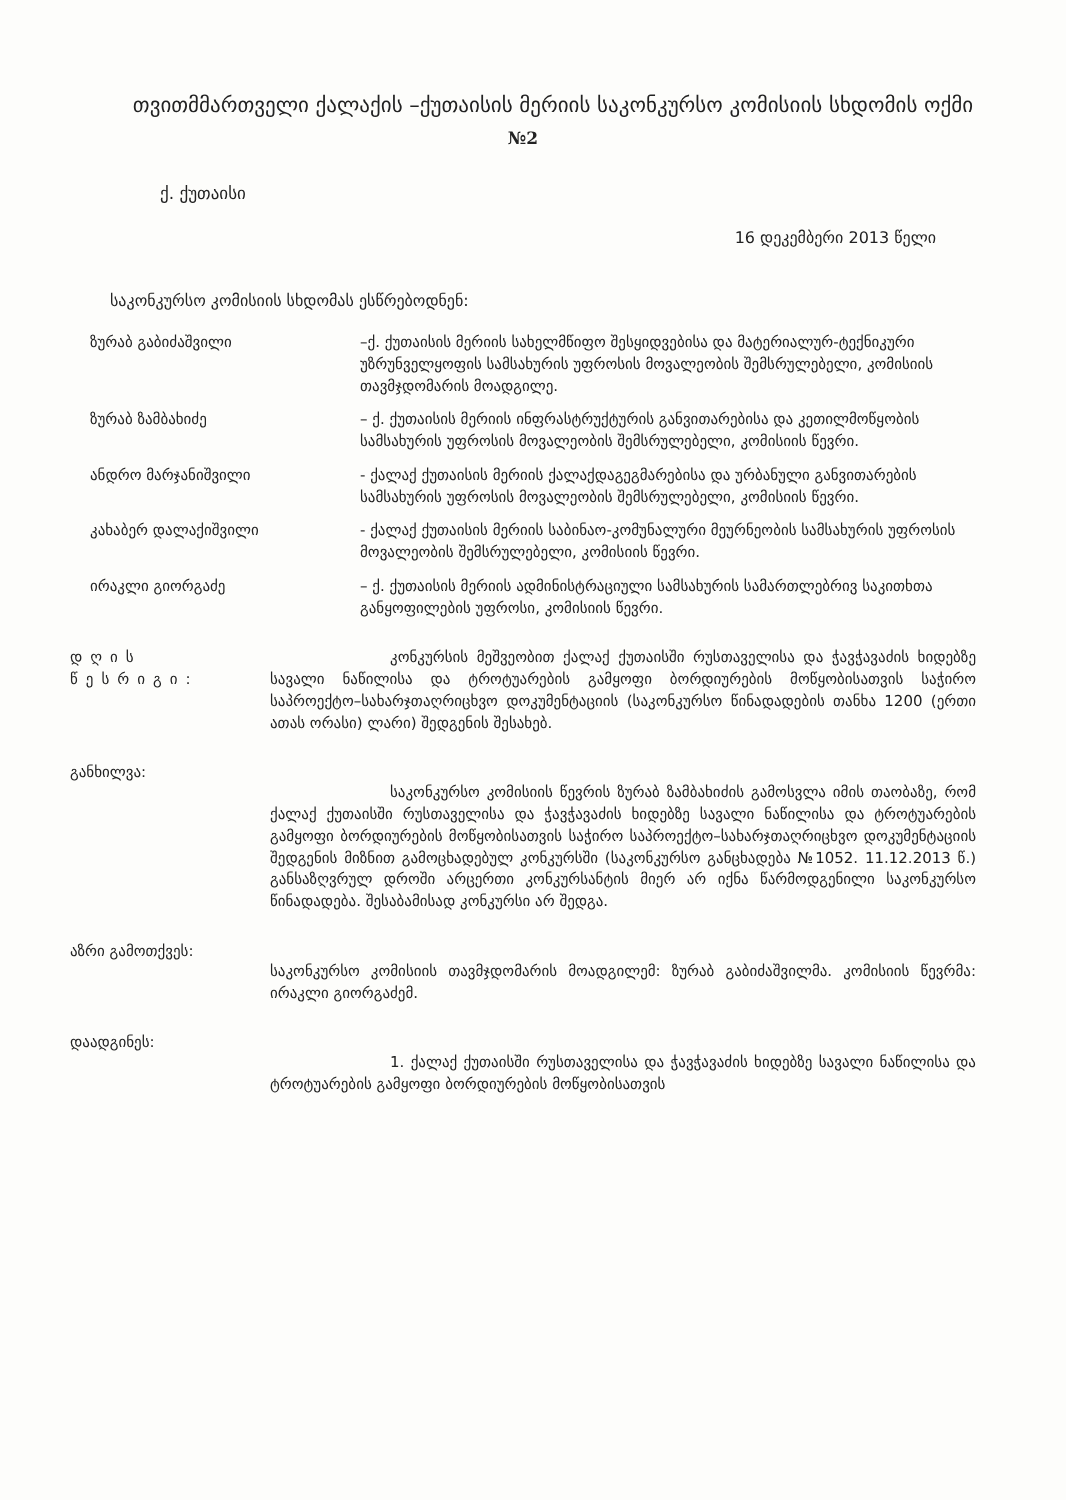თვითმმართველი ქალაქის –ქუთაისის მერიის საკონკურსო კომისიის სხდომის ოქმი
№2
ქ. ქუთაისი
16 დეკემბერი 2013 წელი
საკონკურსო კომისიის სხდომას ესწრებოდნენ:
ზურაბ გაბიძაშვილი –ქ. ქუთაისის მერიის სახელმწიფო შესყიდვებისა და მატერიალურ-ტექნიკური უზრუნველყოფის სამსახურის უფროსის მოვალეობის შემსრულებელი, კომისიის თავმჯდომარის მოადგილე.
ზურაბ ზამბახიძე – ქ. ქუთაისის მერიის ინფრასტრუქტურის განვითარებისა და კეთილმოწყობის სამსახურის უფროსის მოვალეობის შემსრულებელი, კომისიის წევრი.
ანდრო მარჯანიშვილი - ქალაქ ქუთაისის მერიის ქალაქდაგეგმარებისა და ურბანული განვითარების სამსახურის უფროსის მოვალეობის შემსრულებელი, კომისიის წევრი.
კახაბერ დალაქიშვილი - ქალაქ ქუთაისის მერიის საბინაო-კომუნალური მეურნეობის სამსახურის უფროსის მოვალეობის შემსრულებელი, კომისიის წევრი.
ირაკლი გიორგაძე – ქ. ქუთაისის მერიის ადმინისტრაციული სამსახურის სამართლებრივ საკითხთა განყოფილების უფროსი, კომისიის წევრი.
დღის წესრიგი:
კონკურსის მეშვეობით ქალაქ ქუთაისში რუსთაველისა და ჭავჭავაძის ხიდებზე სავალი ნაწილისა და ტროტუარების გამყოფი ბორდიურების მოწყობისათვის საჭირო საპროექტო–სახარჯთაღრიცხვო დოკუმენტაციის (საკონკურსო წინადადების თანხა 1200 (ერთი ათას ორასი) ლარი) შედგენის შესახებ.
განხილვა:
საკონკურსო კომისიის წევრის ზურაბ ზამბახიძის გამოსვლა იმის თაობაზე, რომ ქალაქ ქუთაისში რუსთაველისა და ჭავჭავაძის ხიდებზე სავალი ნაწილისა და ტროტუარების გამყოფი ბორდიურების მოწყობისათვის საჭირო საპროექტო–სახარჯთაღრიცხვო დოკუმენტაციის შედგენის მიზნით გამოცხადებულ კონკურსში (საკონკურსო განცხადება №1052. 11.12.2013 წ.) განსაზღვრულ დროში არცერთი კონკურსანტის მიერ არ იქნა წარმოდგენილი საკონკურსო წინადადება. შესაბამისად კონკურსი არ შედგა.
აზრი გამოთქვეს:
საკონკურსო კომისიის თავმჯდომარის მოადგილემ: ზურაბ გაბიძაშვილმა. კომისიის წევრმა: ირაკლი გიორგაძემ.
დაადგინეს:
1. ქალაქ ქუთაისში რუსთაველისა და ჭავჭავაძის ხიდებზე სავალი ნაწილისა და ტროტუარების გამყოფი ბორდიურების მოწყობისათვის